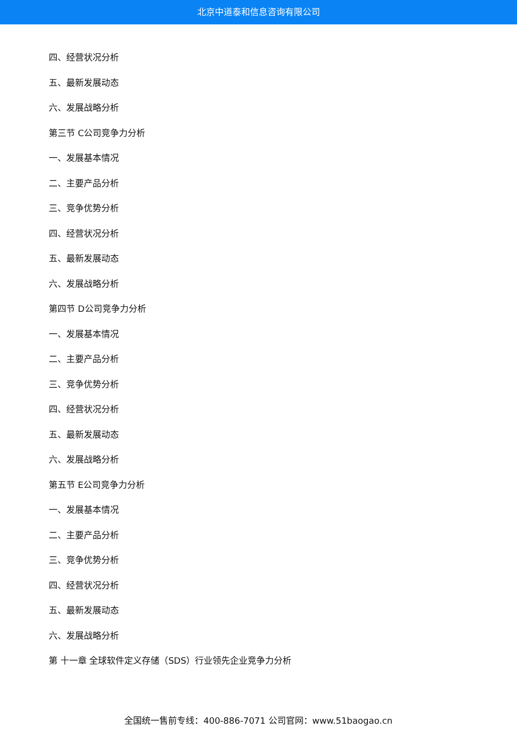北京中道泰和信息咨询有限公司
四、经营状况分析
五、最新发展动态
六、发展战略分析
第三节 C公司竞争力分析
一、发展基本情况
二、主要产品分析
三、竞争优势分析
四、经营状况分析
五、最新发展动态
六、发展战略分析
第四节 D公司竞争力分析
一、发展基本情况
二、主要产品分析
三、竞争优势分析
四、经营状况分析
五、最新发展动态
六、发展战略分析
第五节 E公司竞争力分析
一、发展基本情况
二、主要产品分析
三、竞争优势分析
四、经营状况分析
五、最新发展动态
六、发展战略分析
第 十一章 全球软件定义存储（SDS）行业领先企业竞争力分析
全国统一售前专线：400-886-7071 公司官网：www.51baogao.cn